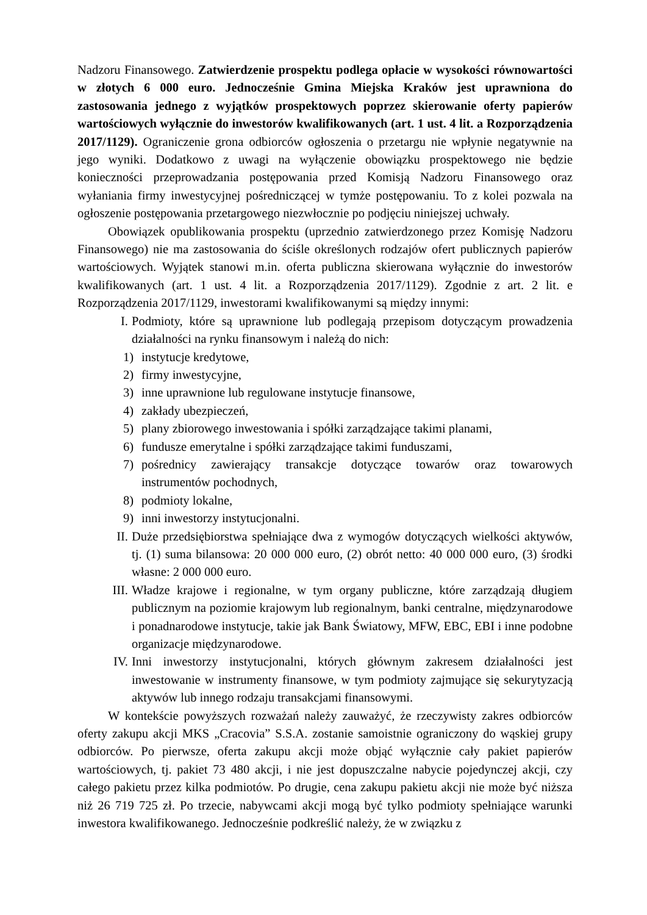Nadzoru Finansowego. Zatwierdzenie prospektu podlega opłacie w wysokości równowartości w złotych 6 000 euro. Jednocześnie Gmina Miejska Kraków jest uprawniona do zastosowania jednego z wyjątków prospektowych poprzez skierowanie oferty papierów wartościowych wyłącznie do inwestorów kwalifikowanych (art. 1 ust. 4 lit. a Rozporządzenia 2017/1129). Ograniczenie grona odbiorców ogłoszenia o przetargu nie wpłynie negatywnie na jego wyniki. Dodatkowo z uwagi na wyłączenie obowiązku prospektowego nie będzie konieczności przeprowadzania postępowania przed Komisją Nadzoru Finansowego oraz wyłaniania firmy inwestycyjnej pośredniczącej w tymże postępowaniu. To z kolei pozwala na ogłoszenie postępowania przetargowego niezwłocznie po podjęciu niniejszej uchwały.
Obowiązek opublikowania prospektu (uprzednio zatwierdzonego przez Komisję Nadzoru Finansowego) nie ma zastosowania do ściśle określonych rodzajów ofert publicznych papierów wartościowych. Wyjątek stanowi m.in. oferta publiczna skierowana wyłącznie do inwestorów kwalifikowanych (art. 1 ust. 4 lit. a Rozporządzenia 2017/1129). Zgodnie z art. 2 lit. e Rozporządzenia 2017/1129, inwestorami kwalifikowanymi są między innymi:
I. Podmioty, które są uprawnione lub podlegają przepisom dotyczącym prowadzenia działalności na rynku finansowym i należą do nich:
1) instytucje kredytowe,
2) firmy inwestycyjne,
3) inne uprawnione lub regulowane instytucje finansowe,
4) zakłady ubezpieczeń,
5) plany zbiorowego inwestowania i spółki zarządzające takimi planami,
6) fundusze emerytalne i spółki zarządzające takimi funduszami,
7) pośrednicy zawierający transakcje dotyczące towarów oraz towarowych instrumentów pochodnych,
8) podmioty lokalne,
9) inni inwestorzy instytucjonalni.
II. Duże przedsiębiorstwa spełniające dwa z wymogów dotyczących wielkości aktywów, tj. (1) suma bilansowa: 20 000 000 euro, (2) obrót netto: 40 000 000 euro, (3) środki własne: 2 000 000 euro.
III. Władze krajowe i regionalne, w tym organy publiczne, które zarządzają długiem publicznym na poziomie krajowym lub regionalnym, banki centralne, międzynarodowe i ponadnarodowe instytucje, takie jak Bank Światowy, MFW, EBC, EBI i inne podobne organizacje międzynarodowe.
IV. Inni inwestorzy instytucjonalni, których głównym zakresem działalności jest inwestowanie w instrumenty finansowe, w tym podmioty zajmujące się sekurytyzacją aktywów lub innego rodzaju transakcjami finansowymi.
W kontekście powyższych rozważań należy zauważyć, że rzeczywisty zakres odbiorców oferty zakupu akcji MKS „Cracovia” S.S.A. zostanie samoistnie ograniczony do wąskiej grupy odbiorców. Po pierwsze, oferta zakupu akcji może objąć wyłącznie cały pakiet papierów wartościowych, tj. pakiet 73 480 akcji, i nie jest dopuszczalne nabycie pojedynczej akcji, czy całego pakietu przez kilka podmiotów. Po drugie, cena zakupu pakietu akcji nie może być niższa niż 26 719 725 zł. Po trzecie, nabywcami akcji mogą być tylko podmioty spełniające warunki inwestora kwalifikowanego. Jednocześnie podkreślić należy, że w związku z